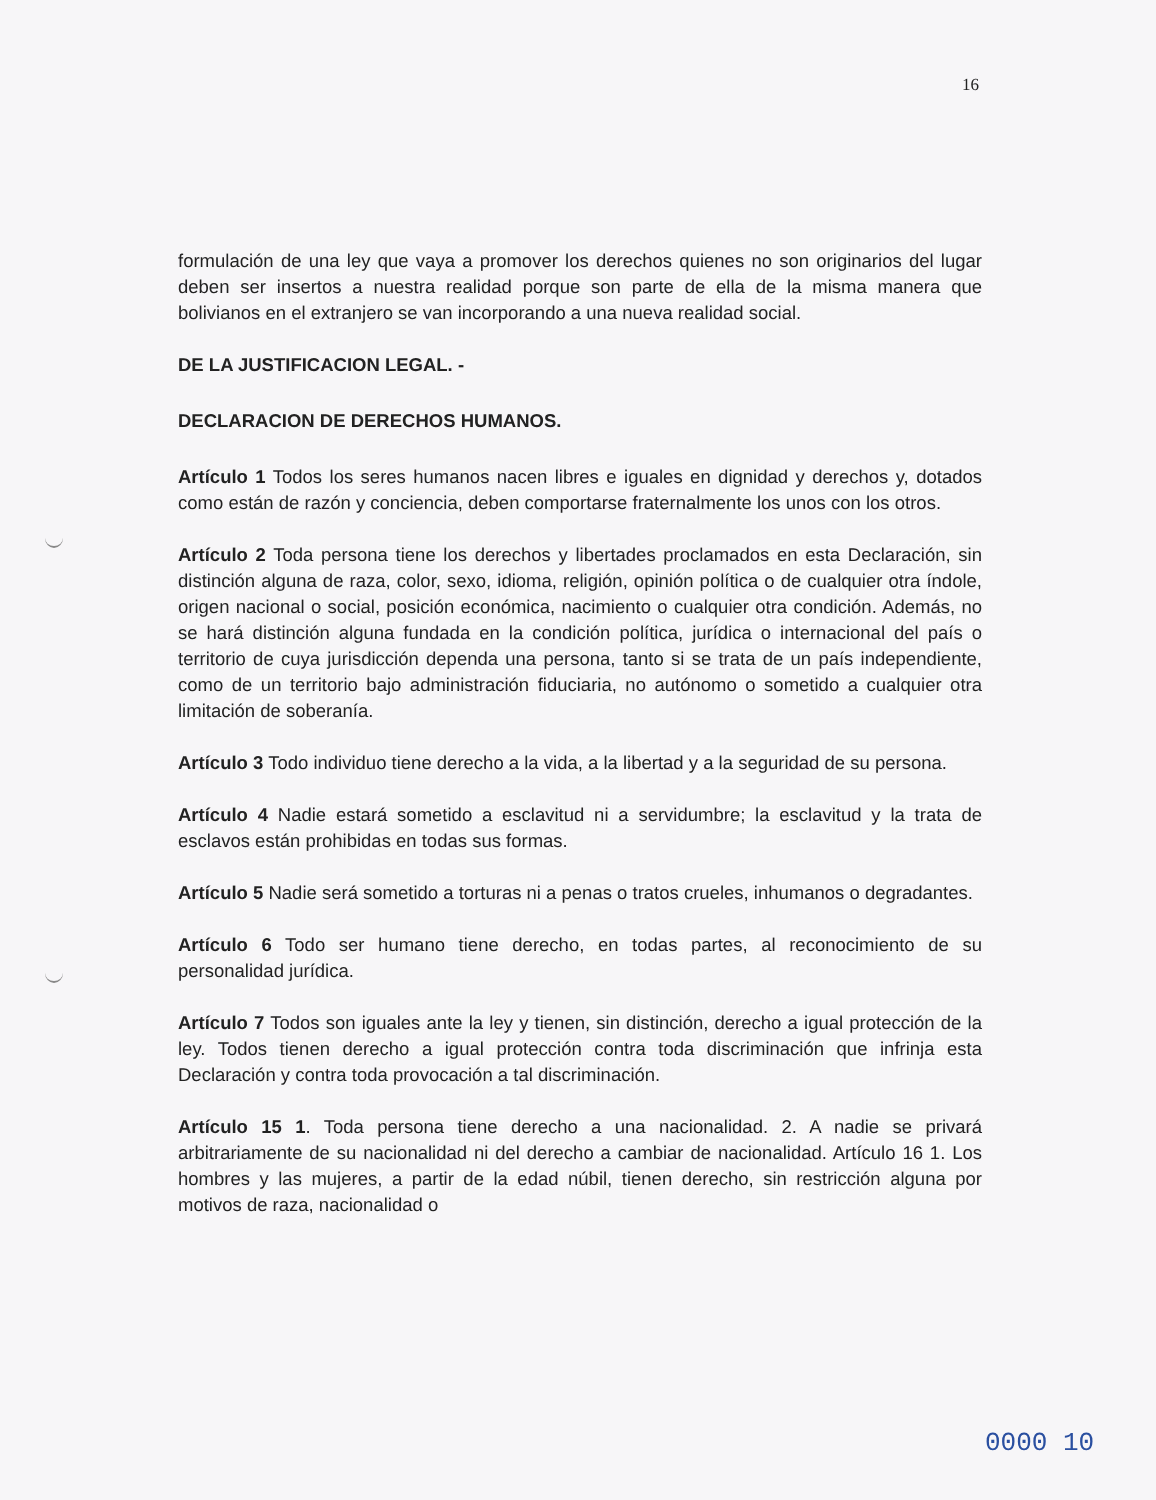16
formulación de una ley que vaya a promover los derechos quienes no son originarios del lugar deben ser insertos a nuestra realidad porque son parte de ella de la misma manera que bolivianos en el extranjero se van incorporando a una nueva realidad social.
DE LA JUSTIFICACION LEGAL. -
DECLARACION DE DERECHOS HUMANOS.
Artículo 1 Todos los seres humanos nacen libres e iguales en dignidad y derechos y, dotados como están de razón y conciencia, deben comportarse fraternalmente los unos con los otros.
Artículo 2 Toda persona tiene los derechos y libertades proclamados en esta Declaración, sin distinción alguna de raza, color, sexo, idioma, religión, opinión política o de cualquier otra índole, origen nacional o social, posición económica, nacimiento o cualquier otra condición. Además, no se hará distinción alguna fundada en la condición política, jurídica o internacional del país o territorio de cuya jurisdicción dependa una persona, tanto si se trata de un país independiente, como de un territorio bajo administración fiduciaria, no autónomo o sometido a cualquier otra limitación de soberanía.
Artículo 3 Todo individuo tiene derecho a la vida, a la libertad y a la seguridad de su persona.
Artículo 4 Nadie estará sometido a esclavitud ni a servidumbre; la esclavitud y la trata de esclavos están prohibidas en todas sus formas.
Artículo 5 Nadie será sometido a torturas ni a penas o tratos crueles, inhumanos o degradantes.
Artículo 6 Todo ser humano tiene derecho, en todas partes, al reconocimiento de su personalidad jurídica.
Artículo 7 Todos son iguales ante la ley y tienen, sin distinción, derecho a igual protección de la ley. Todos tienen derecho a igual protección contra toda discriminación que infrinja esta Declaración y contra toda provocación a tal discriminación.
Artículo 15 1. Toda persona tiene derecho a una nacionalidad. 2. A nadie se privará arbitrariamente de su nacionalidad ni del derecho a cambiar de nacionalidad. Artículo 16 1. Los hombres y las mujeres, a partir de la edad núbil, tienen derecho, sin restricción alguna por motivos de raza, nacionalidad o
0000 10